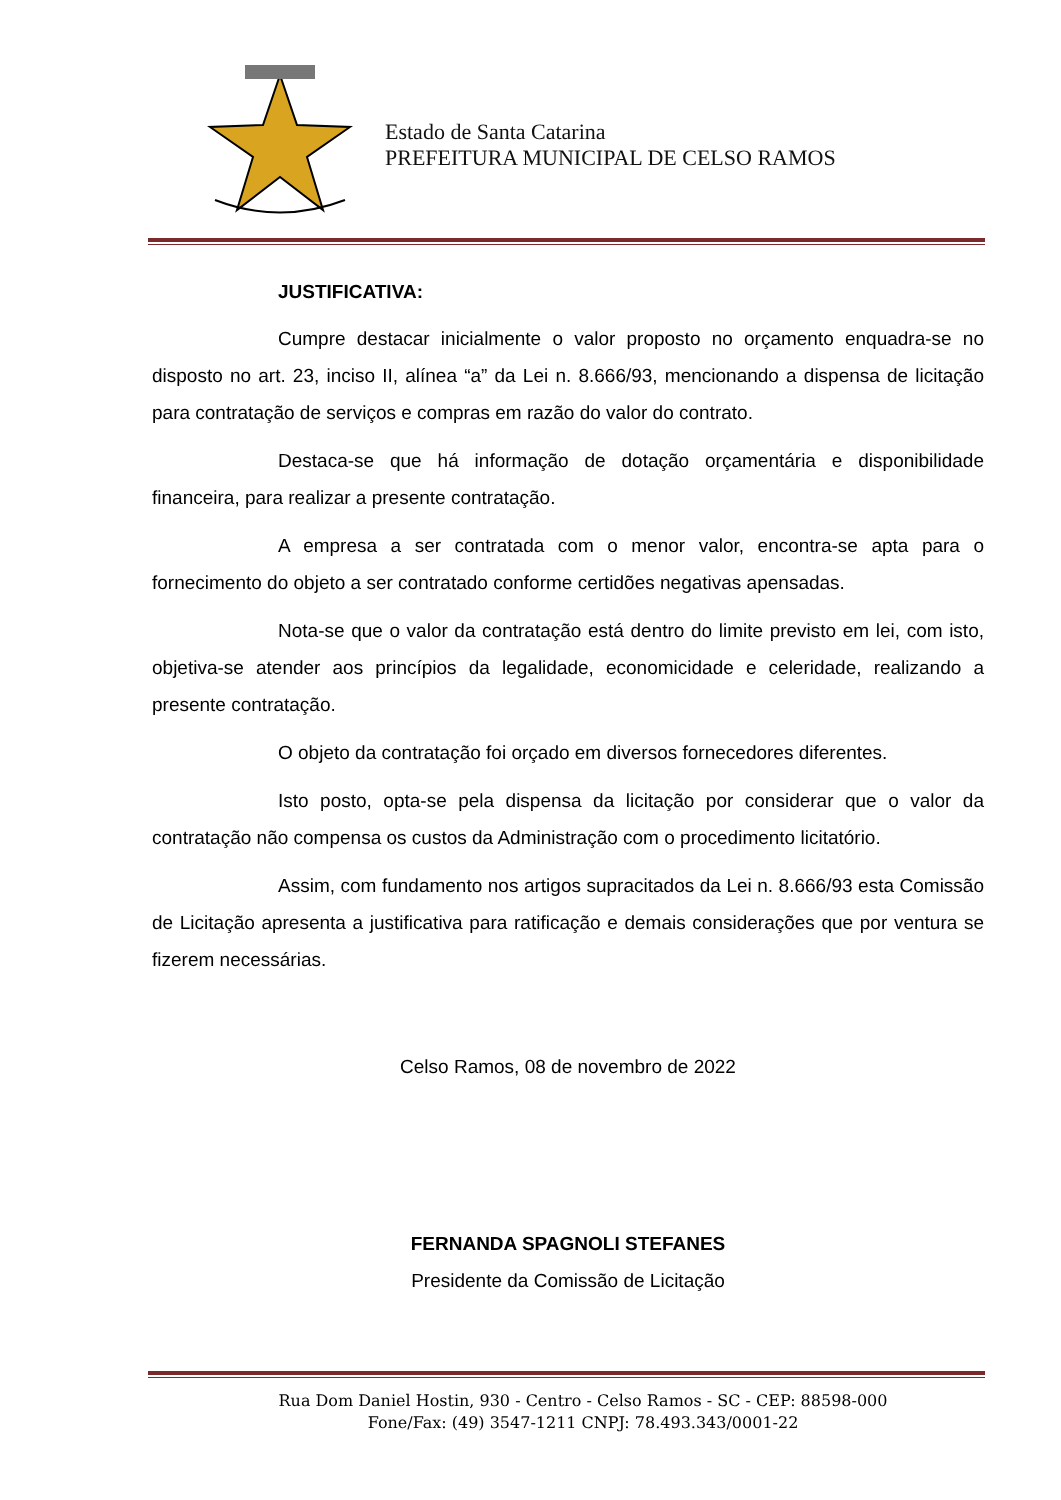Estado de Santa Catarina
PREFEITURA MUNICIPAL DE CELSO RAMOS
JUSTIFICATIVA:
Cumpre destacar inicialmente o valor proposto no orçamento enquadra-se no disposto no art. 23, inciso II, alínea “a” da Lei n. 8.666/93, mencionando a dispensa de licitação para contratação de serviços e compras em razão do valor do contrato.
Destaca-se que há informação de dotação orçamentária e disponibilidade financeira, para realizar a presente contratação.
A empresa a ser contratada com o menor valor, encontra-se apta para o fornecimento do objeto a ser contratado conforme certidões negativas apensadas.
Nota-se que o valor da contratação está dentro do limite previsto em lei, com isto, objetiva-se atender aos princípios da legalidade, economicidade e celeridade, realizando a presente contratação.
O objeto da contratação foi orçado em diversos fornecedores diferentes.
Isto posto, opta-se pela dispensa da licitação por considerar que o valor da contratação não compensa os custos da Administração com o procedimento licitatório.
Assim, com fundamento nos artigos supracitados da Lei n. 8.666/93 esta Comissão de Licitação apresenta a justificativa para ratificação e demais considerações que por ventura se fizerem necessárias.
Celso Ramos, 08 de novembro de 2022
FERNANDA SPAGNOLI STEFANES
Presidente da Comissão de Licitação
Rua Dom Daniel Hostin, 930 - Centro - Celso Ramos - SC - CEP: 88598-000
Fone/Fax: (49) 3547-1211 CNPJ: 78.493.343/0001-22